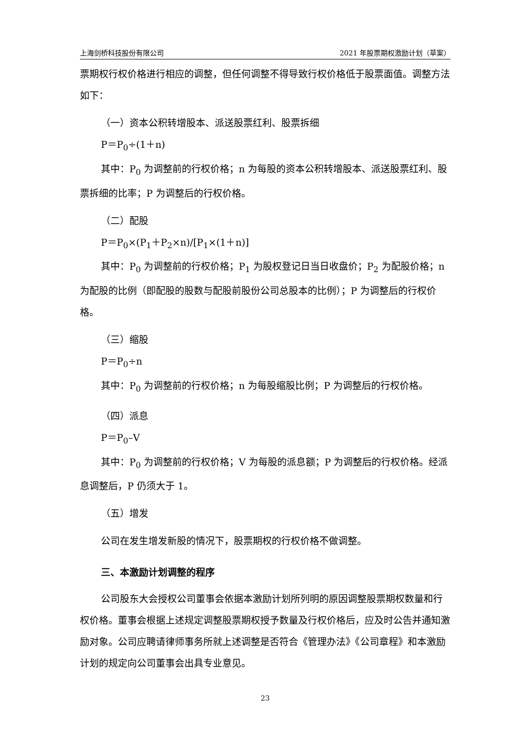上海剑桥科技股份有限公司 2021 年股票期权激励计划（草案）
票期权行权价格进行相应的调整，但任何调整不得导致行权价格低于股票面值。调整方法如下：
（一）资本公积转增股本、派送股票红利、股票拆细
P＝P<sub>0</sub>÷(1＋n)
其中：P<sub>0</sub> 为调整前的行权价格；n 为每股的资本公积转增股本、派送股票红利、股票拆细的比率；P 为调整后的行权价格。
（二）配股
P＝P<sub>0</sub>×(P<sub>1</sub>＋P<sub>2</sub>×n)/[P<sub>1</sub>×(1＋n)]
其中：P<sub>0</sub> 为调整前的行权价格；P<sub>1</sub> 为股权登记日当日收盘价；P<sub>2</sub> 为配股价格；n 为配股的比例（即配股的股数与配股前股份公司总股本的比例）；P 为调整后的行权价格。
（三）缩股
P＝P<sub>0</sub>÷n
其中：P<sub>0</sub> 为调整前的行权价格；n 为每股缩股比例；P 为调整后的行权价格。
（四）派息
P＝P<sub>0</sub>–V
其中：P<sub>0</sub> 为调整前的行权价格；V 为每股的派息额；P 为调整后的行权价格。经派息调整后，P 仍须大于 1。
（五）增发
公司在发生增发新股的情况下，股票期权的行权价格不做调整。
三、本激励计划调整的程序
公司股东大会授权公司董事会依据本激励计划所列明的原因调整股票期权数量和行权价格。董事会根据上述规定调整股票期权授予数量及行权价格后，应及时公告并通知激励对象。公司应聘请律师事务所就上述调整是否符合《管理办法》《公司章程》和本激励计划的规定向公司董事会出具专业意见。
23